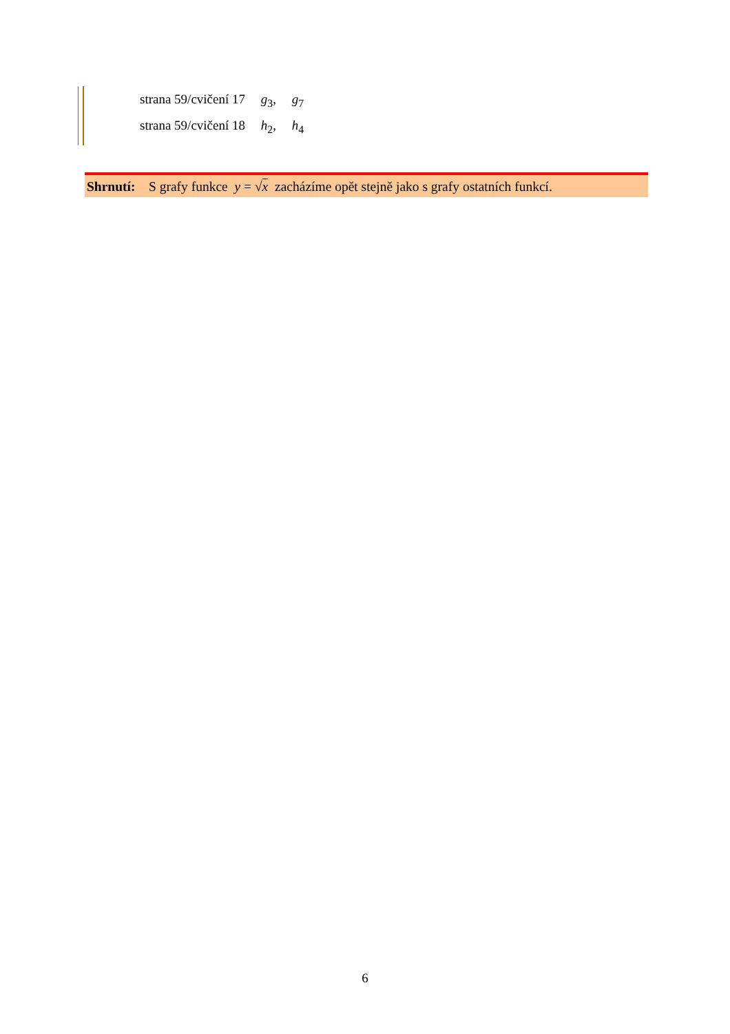strana 59/cvičení 17 g<sub>3</sub>, g<sub>7</sub>
strana 59/cvičení 18 h<sub>2</sub>, h<sub>4</sub>
Shrnutí: S grafy funkce y = √x zacházíme opět stejně jako s grafy ostatních funkcí.
6